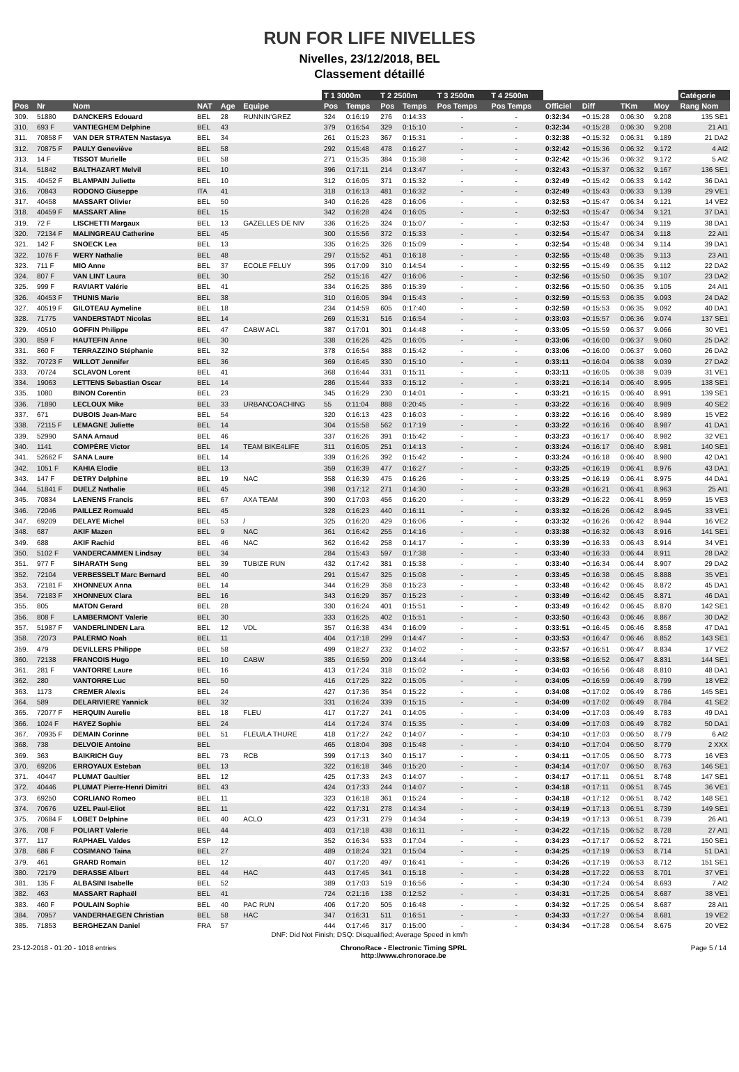RUN FOR LIFE NIVELLES
Nivelles, 23/12/2018, BEL
Classement détaillé
| | | | | | | T 1 3000m | | T 2 2500m | | T 3 2500m | T 4 2500m | | | | | Catégorie |
| --- | --- | --- | --- | --- | --- | --- | --- | --- | --- | --- | --- | --- | --- | --- | --- | --- |
| Pos | Nr | Nom | NAT | Age | Equipe | Pos | Temps | Pos | Temps | Pos Temps | Pos Temps | Officiel | Diff | TKm | Moy | Rang Nom |
| 309. | 51880 | DANCKERS Edouard | BEL | 28 | RUNNIN'GREZ | 324 | 0:16:19 | 276 | 0:14:33 | - | - | 0:32:34 | +0:15:28 | 0:06:30 | 9.208 | 135 SE1 |
| 310. | 693 F | VANTIEGHEM Delphine | BEL | 43 | | 379 | 0:16:54 | 329 | 0:15:10 | - | - | 0:32:34 | +0:15:28 | 0:06:30 | 9.208 | 21 AI1 |
| 311. | 70858 F | VAN DER STRATEN Nastasya | BEL | 34 | | 261 | 0:15:23 | 367 | 0:15:31 | - | - | 0:32:38 | +0:15:32 | 0:06:31 | 9.189 | 21 DA2 |
| 312. | 70875 F | PAULY Geneviève | BEL | 58 | | 292 | 0:15:48 | 478 | 0:16:27 | - | - | 0:32:42 | +0:15:36 | 0:06:32 | 9.172 | 4 AI2 |
| 313. | 14 F | TISSOT Murielle | BEL | 58 | | 271 | 0:15:35 | 384 | 0:15:38 | - | - | 0:32:42 | +0:15:36 | 0:06:32 | 9.172 | 5 AI2 |
| 314. | 51842 | BALTHAZART Melvil | BEL | 10 | | 396 | 0:17:11 | 214 | 0:13:47 | - | - | 0:32:43 | +0:15:37 | 0:06:32 | 9.167 | 136 SE1 |
| 315. | 40452 F | BLAMPAIN Juliette | BEL | 10 | | 312 | 0:16:05 | 371 | 0:15:32 | - | - | 0:32:49 | +0:15:42 | 0:06:33 | 9.142 | 36 DA1 |
| 316. | 70843 | RODONO Giuseppe | ITA | 41 | | 318 | 0:16:13 | 481 | 0:16:32 | - | - | 0:32:49 | +0:15:43 | 0:06:33 | 9.139 | 29 VE1 |
| 317. | 40458 | MASSART Olivier | BEL | 50 | | 340 | 0:16:26 | 428 | 0:16:06 | - | - | 0:32:53 | +0:15:47 | 0:06:34 | 9.121 | 14 VE2 |
| 318. | 40459 F | MASSART Aline | BEL | 15 | | 342 | 0:16:28 | 424 | 0:16:05 | - | - | 0:32:53 | +0:15:47 | 0:06:34 | 9.121 | 37 DA1 |
| 319. | 72 F | LISCHETTI Margaux | BEL | 13 | GAZELLES DE NIV | 336 | 0:16:25 | 324 | 0:15:07 | - | - | 0:32:53 | +0:15:47 | 0:06:34 | 9.119 | 38 DA1 |
| 320. | 72134 F | MALINGREAU Catherine | BEL | 45 | | 300 | 0:15:56 | 372 | 0:15:33 | - | - | 0:32:54 | +0:15:47 | 0:06:34 | 9.118 | 22 AI1 |
| 321. | 142 F | SNOECK Lea | BEL | 13 | | 335 | 0:16:25 | 326 | 0:15:09 | - | - | 0:32:54 | +0:15:48 | 0:06:34 | 9.114 | 39 DA1 |
| 322. | 1076 F | WERY Nathalie | BEL | 48 | | 297 | 0:15:52 | 451 | 0:16:18 | - | - | 0:32:55 | +0:15:48 | 0:06:35 | 9.113 | 23 AI1 |
| 323. | 711 F | MIO Anne | BEL | 37 | ECOLE FELUY | 395 | 0:17:09 | 310 | 0:14:54 | - | - | 0:32:55 | +0:15:49 | 0:06:35 | 9.112 | 22 DA2 |
| 324. | 807 F | VAN LINT Laura | BEL | 30 | | 252 | 0:15:16 | 427 | 0:16:06 | - | - | 0:32:56 | +0:15:50 | 0:06:35 | 9.107 | 23 DA2 |
| 325. | 999 F | RAVIART Valérie | BEL | 41 | | 334 | 0:16:25 | 386 | 0:15:39 | - | - | 0:32:56 | +0:15:50 | 0:06:35 | 9.105 | 24 AI1 |
| 326. | 40453 F | THUNIS Marie | BEL | 38 | | 310 | 0:16:05 | 394 | 0:15:43 | - | - | 0:32:59 | +0:15:53 | 0:06:35 | 9.093 | 24 DA2 |
| 327. | 40519 F | GILOTEAU Aymeline | BEL | 18 | | 234 | 0:14:59 | 605 | 0:17:40 | - | - | 0:32:59 | +0:15:53 | 0:06:35 | 9.092 | 40 DA1 |
| 328. | 71775 | VANDERSTADT Nicolas | BEL | 14 | | 269 | 0:15:31 | 516 | 0:16:54 | - | - | 0:33:03 | +0:15:57 | 0:06:36 | 9.074 | 137 SE1 |
| 329. | 40510 | GOFFIN Philippe | BEL | 47 | CABW ACL | 387 | 0:17:01 | 301 | 0:14:48 | - | - | 0:33:05 | +0:15:59 | 0:06:37 | 9.066 | 30 VE1 |
| 330. | 859 F | HAUTEFIN Anne | BEL | 30 | | 338 | 0:16:26 | 425 | 0:16:05 | - | - | 0:33:06 | +0:16:00 | 0:06:37 | 9.060 | 25 DA2 |
| 331. | 860 F | TERRAZZINO Stéphanie | BEL | 32 | | 378 | 0:16:54 | 388 | 0:15:42 | - | - | 0:33:06 | +0:16:00 | 0:06:37 | 9.060 | 26 DA2 |
| 332. | 70723 F | WILLOT Jennifer | BEL | 36 | | 369 | 0:16:45 | 330 | 0:15:10 | - | - | 0:33:11 | +0:16:04 | 0:06:38 | 9.039 | 27 DA2 |
| 333. | 70724 | SCLAVON Lorent | BEL | 41 | | 368 | 0:16:44 | 331 | 0:15:11 | - | - | 0:33:11 | +0:16:05 | 0:06:38 | 9.039 | 31 VE1 |
| 334. | 19063 | LETTENS Sebastian Oscar | BEL | 14 | | 286 | 0:15:44 | 333 | 0:15:12 | - | - | 0:33:21 | +0:16:14 | 0:06:40 | 8.995 | 138 SE1 |
| 335. | 1080 | BINON Corentin | BEL | 23 | | 345 | 0:16:29 | 230 | 0:14:01 | - | - | 0:33:21 | +0:16:15 | 0:06:40 | 8.991 | 139 SE1 |
| 336. | 71890 | LECLOUX Mike | BEL | 33 | URBANCOACHING | 55 | 0:11:04 | 888 | 0:20:45 | - | - | 0:33:22 | +0:16:16 | 0:06:40 | 8.989 | 40 SE2 |
| 337. | 671 | DUBOIS Jean-Marc | BEL | 54 | | 320 | 0:16:13 | 423 | 0:16:03 | - | - | 0:33:22 | +0:16:16 | 0:06:40 | 8.989 | 15 VE2 |
| 338. | 72115 F | LEMAGNE Juliette | BEL | 14 | | 304 | 0:15:58 | 562 | 0:17:19 | - | - | 0:33:22 | +0:16:16 | 0:06:40 | 8.987 | 41 DA1 |
| 339. | 52990 | SANA Arnaud | BEL | 46 | | 337 | 0:16:26 | 391 | 0:15:42 | - | - | 0:33:23 | +0:16:17 | 0:06:40 | 8.982 | 32 VE1 |
| 340. | 1141 | COMPÈRE Victor | BEL | 14 | TEAM BIKE4LIFE | 311 | 0:16:05 | 251 | 0:14:13 | - | - | 0:33:24 | +0:16:17 | 0:06:40 | 8.981 | 140 SE1 |
| 341. | 52662 F | SANA Laure | BEL | 14 | | 339 | 0:16:26 | 392 | 0:15:42 | - | - | 0:33:24 | +0:16:18 | 0:06:40 | 8.980 | 42 DA1 |
| 342. | 1051 F | KAHIA Elodie | BEL | 13 | | 359 | 0:16:39 | 477 | 0:16:27 | - | - | 0:33:25 | +0:16:19 | 0:06:41 | 8.976 | 43 DA1 |
| 343. | 147 F | DETRY Delphine | BEL | 19 | NAC | 358 | 0:16:39 | 475 | 0:16:26 | - | - | 0:33:25 | +0:16:19 | 0:06:41 | 8.975 | 44 DA1 |
| 344. | 51841 F | DUELZ Nathalie | BEL | 45 | | 398 | 0:17:12 | 271 | 0:14:30 | - | - | 0:33:28 | +0:16:21 | 0:06:41 | 8.963 | 25 AI1 |
| 345. | 70834 | LAENENS Francis | BEL | 67 | AXA TEAM | 390 | 0:17:03 | 456 | 0:16:20 | - | - | 0:33:29 | +0:16:22 | 0:06:41 | 8.959 | 15 VE3 |
| 346. | 72046 | PAILLEZ Romuald | BEL | 45 | | 328 | 0:16:23 | 440 | 0:16:11 | - | - | 0:33:32 | +0:16:26 | 0:06:42 | 8.945 | 33 VE1 |
| 347. | 69209 | DELAYE Michel | BEL | 53 | / | 325 | 0:16:20 | 429 | 0:16:06 | - | - | 0:33:32 | +0:16:26 | 0:06:42 | 8.944 | 16 VE2 |
| 348. | 687 | AKIF Mazen | BEL | 9 | NAC | 361 | 0:16:42 | 255 | 0:14:16 | - | - | 0:33:38 | +0:16:32 | 0:06:43 | 8.916 | 141 SE1 |
| 349. | 688 | AKIF Rachid | BEL | 46 | NAC | 362 | 0:16:42 | 258 | 0:14:17 | - | - | 0:33:39 | +0:16:33 | 0:06:43 | 8.914 | 34 VE1 |
| 350. | 5102 F | VANDERCAMMEN Lindsay | BEL | 34 | | 284 | 0:15:43 | 597 | 0:17:38 | - | - | 0:33:40 | +0:16:33 | 0:06:44 | 8.911 | 28 DA2 |
| 351. | 977 F | SIHARATH Seng | BEL | 39 | TUBIZE RUN | 432 | 0:17:42 | 381 | 0:15:38 | - | - | 0:33:40 | +0:16:34 | 0:06:44 | 8.907 | 29 DA2 |
| 352. | 72104 | VERBESSELT Marc Bernard | BEL | 40 | | 291 | 0:15:47 | 325 | 0:15:08 | - | - | 0:33:45 | +0:16:38 | 0:06:45 | 8.888 | 35 VE1 |
| 353. | 72181 F | XHONNEUX Anna | BEL | 14 | | 344 | 0:16:29 | 358 | 0:15:23 | - | - | 0:33:48 | +0:16:42 | 0:06:45 | 8.872 | 45 DA1 |
| 354. | 72183 F | XHONNEUX Clara | BEL | 16 | | 343 | 0:16:29 | 357 | 0:15:23 | - | - | 0:33:49 | +0:16:42 | 0:06:45 | 8.871 | 46 DA1 |
| 355. | 805 | MATON Gerard | BEL | 28 | | 330 | 0:16:24 | 401 | 0:15:51 | - | - | 0:33:49 | +0:16:42 | 0:06:45 | 8.870 | 142 SE1 |
| 356. | 808 F | LAMBERMONT Valerie | BEL | 30 | | 333 | 0:16:25 | 402 | 0:15:51 | - | - | 0:33:50 | +0:16:43 | 0:06:46 | 8.867 | 30 DA2 |
| 357. | 51987 F | VANDERLINDEN Lara | BEL | 12 | VDL | 357 | 0:16:38 | 434 | 0:16:09 | - | - | 0:33:51 | +0:16:45 | 0:06:46 | 8.858 | 47 DA1 |
| 358. | 72073 | PALERMO Noah | BEL | 11 | | 404 | 0:17:18 | 299 | 0:14:47 | - | - | 0:33:53 | +0:16:47 | 0:06:46 | 8.852 | 143 SE1 |
| 359. | 479 | DEVILLERS Philippe | BEL | 58 | | 499 | 0:18:27 | 232 | 0:14:02 | - | - | 0:33:57 | +0:16:51 | 0:06:47 | 8.834 | 17 VE2 |
| 360. | 72138 | FRANCOIS Hugo | BEL | 10 | CABW | 385 | 0:16:59 | 209 | 0:13:44 | - | - | 0:33:58 | +0:16:52 | 0:06:47 | 8.831 | 144 SE1 |
| 361. | 281 F | VANTORRE Laure | BEL | 16 | | 413 | 0:17:24 | 318 | 0:15:02 | - | - | 0:34:03 | +0:16:56 | 0:06:48 | 8.810 | 48 DA1 |
| 362. | 280 | VANTORRE Luc | BEL | 50 | | 416 | 0:17:25 | 322 | 0:15:05 | - | - | 0:34:05 | +0:16:59 | 0:06:49 | 8.799 | 18 VE2 |
| 363. | 1173 | CREMER Alexis | BEL | 24 | | 427 | 0:17:36 | 354 | 0:15:22 | - | - | 0:34:08 | +0:17:02 | 0:06:49 | 8.786 | 145 SE1 |
| 364. | 589 | DELARIVIERE Yannick | BEL | 32 | | 331 | 0:16:24 | 339 | 0:15:15 | - | - | 0:34:09 | +0:17:02 | 0:06:49 | 8.784 | 41 SE2 |
| 365. | 72077 F | HERQUIN Aurelie | BEL | 18 | FLEU | 417 | 0:17:27 | 241 | 0:14:05 | - | - | 0:34:09 | +0:17:03 | 0:06:49 | 8.783 | 49 DA1 |
| 366. | 1024 F | HAYEZ Sophie | BEL | 24 | | 414 | 0:17:24 | 374 | 0:15:35 | - | - | 0:34:09 | +0:17:03 | 0:06:49 | 8.782 | 50 DA1 |
| 367. | 70935 F | DEMAIN Corinne | BEL | 51 | FLEU/LA THURE | 418 | 0:17:27 | 242 | 0:14:07 | - | - | 0:34:10 | +0:17:03 | 0:06:50 | 8.779 | 6 AI2 |
| 368. | 738 | DELVOIE Antoine | BEL | | | 465 | 0:18:04 | 398 | 0:15:48 | - | - | 0:34:10 | +0:17:04 | 0:06:50 | 8.779 | 2 XXX |
| 369. | 363 | BAIKRICH Guy | BEL | 73 | RCB | 399 | 0:17:13 | 340 | 0:15:17 | - | - | 0:34:11 | +0:17:05 | 0:06:50 | 8.773 | 16 VE3 |
| 370. | 69206 | ERROYAUX Esteban | BEL | 13 | | 322 | 0:16:18 | 346 | 0:15:20 | - | - | 0:34:14 | +0:17:07 | 0:06:50 | 8.763 | 146 SE1 |
| 371. | 40447 | PLUMAT Gaultier | BEL | 12 | | 425 | 0:17:33 | 243 | 0:14:07 | - | - | 0:34:17 | +0:17:11 | 0:06:51 | 8.748 | 147 SE1 |
| 372. | 40446 | PLUMAT Pierre-Henri Dimitri | BEL | 43 | | 424 | 0:17:33 | 244 | 0:14:07 | - | - | 0:34:18 | +0:17:11 | 0:06:51 | 8.745 | 36 VE1 |
| 373. | 69250 | CORLIANO Romeo | BEL | 11 | | 323 | 0:16:18 | 361 | 0:15:24 | - | - | 0:34:18 | +0:17:12 | 0:06:51 | 8.742 | 148 SE1 |
| 374. | 70676 | UZEL Paul-Eliot | BEL | 11 | | 422 | 0:17:31 | 278 | 0:14:34 | - | - | 0:34:19 | +0:17:13 | 0:06:51 | 8.739 | 149 SE1 |
| 375. | 70684 F | LOBET Delphine | BEL | 40 | ACLO | 423 | 0:17:31 | 279 | 0:14:34 | - | - | 0:34:19 | +0:17:13 | 0:06:51 | 8.739 | 26 AI1 |
| 376. | 708 F | POLIART Valerie | BEL | 44 | | 403 | 0:17:18 | 438 | 0:16:11 | - | - | 0:34:22 | +0:17:15 | 0:06:52 | 8.728 | 27 AI1 |
| 377. | 117 | RAPHAEL Valdes | ESP | 12 | | 352 | 0:16:34 | 533 | 0:17:04 | - | - | 0:34:23 | +0:17:17 | 0:06:52 | 8.721 | 150 SE1 |
| 378. | 686 F | COSIMANO Taina | BEL | 27 | | 489 | 0:18:24 | 321 | 0:15:04 | - | - | 0:34:25 | +0:17:19 | 0:06:53 | 8.714 | 51 DA1 |
| 379. | 461 | GRARD Romain | BEL | 12 | | 407 | 0:17:20 | 497 | 0:16:41 | - | - | 0:34:26 | +0:17:19 | 0:06:53 | 8.712 | 151 SE1 |
| 380. | 72179 | DERASSE Albert | BEL | 44 | HAC | 443 | 0:17:45 | 341 | 0:15:18 | - | - | 0:34:28 | +0:17:22 | 0:06:53 | 8.701 | 37 VE1 |
| 381. | 135 F | ALBASINI Isabelle | BEL | 52 | | 389 | 0:17:03 | 519 | 0:16:56 | - | - | 0:34:30 | +0:17:24 | 0:06:54 | 8.693 | 7 AI2 |
| 382. | 463 | MASSART Raphaël | BEL | 41 | | 724 | 0:21:16 | 138 | 0:12:52 | - | - | 0:34:31 | +0:17:25 | 0:06:54 | 8.687 | 38 VE1 |
| 383. | 460 F | POULAIN Sophie | BEL | 40 | PAC RUN | 406 | 0:17:20 | 505 | 0:16:48 | - | - | 0:34:32 | +0:17:25 | 0:06:54 | 8.687 | 28 AI1 |
| 384. | 70957 | VANDERHAEGEN Christian | BEL | 58 | HAC | 347 | 0:16:31 | 511 | 0:16:51 | - | - | 0:34:33 | +0:17:27 | 0:06:54 | 8.681 | 19 VE2 |
| 385. | 71853 | BERGHEZAN Daniel | FRA | 57 | | 444 | 0:17:46 | 317 | 0:15:00 | - | - | 0:34:34 | +0:17:28 | 0:06:54 | 8.675 | 20 VE2 |
DNF: Did Not Finish; DSQ: Disqualified; Average Speed in km/h
23-12-2018 - 01:20 - 1018 entries ChronoRace - Electronic Timing SPRL
http://www.chronorace.be Page 5 / 14